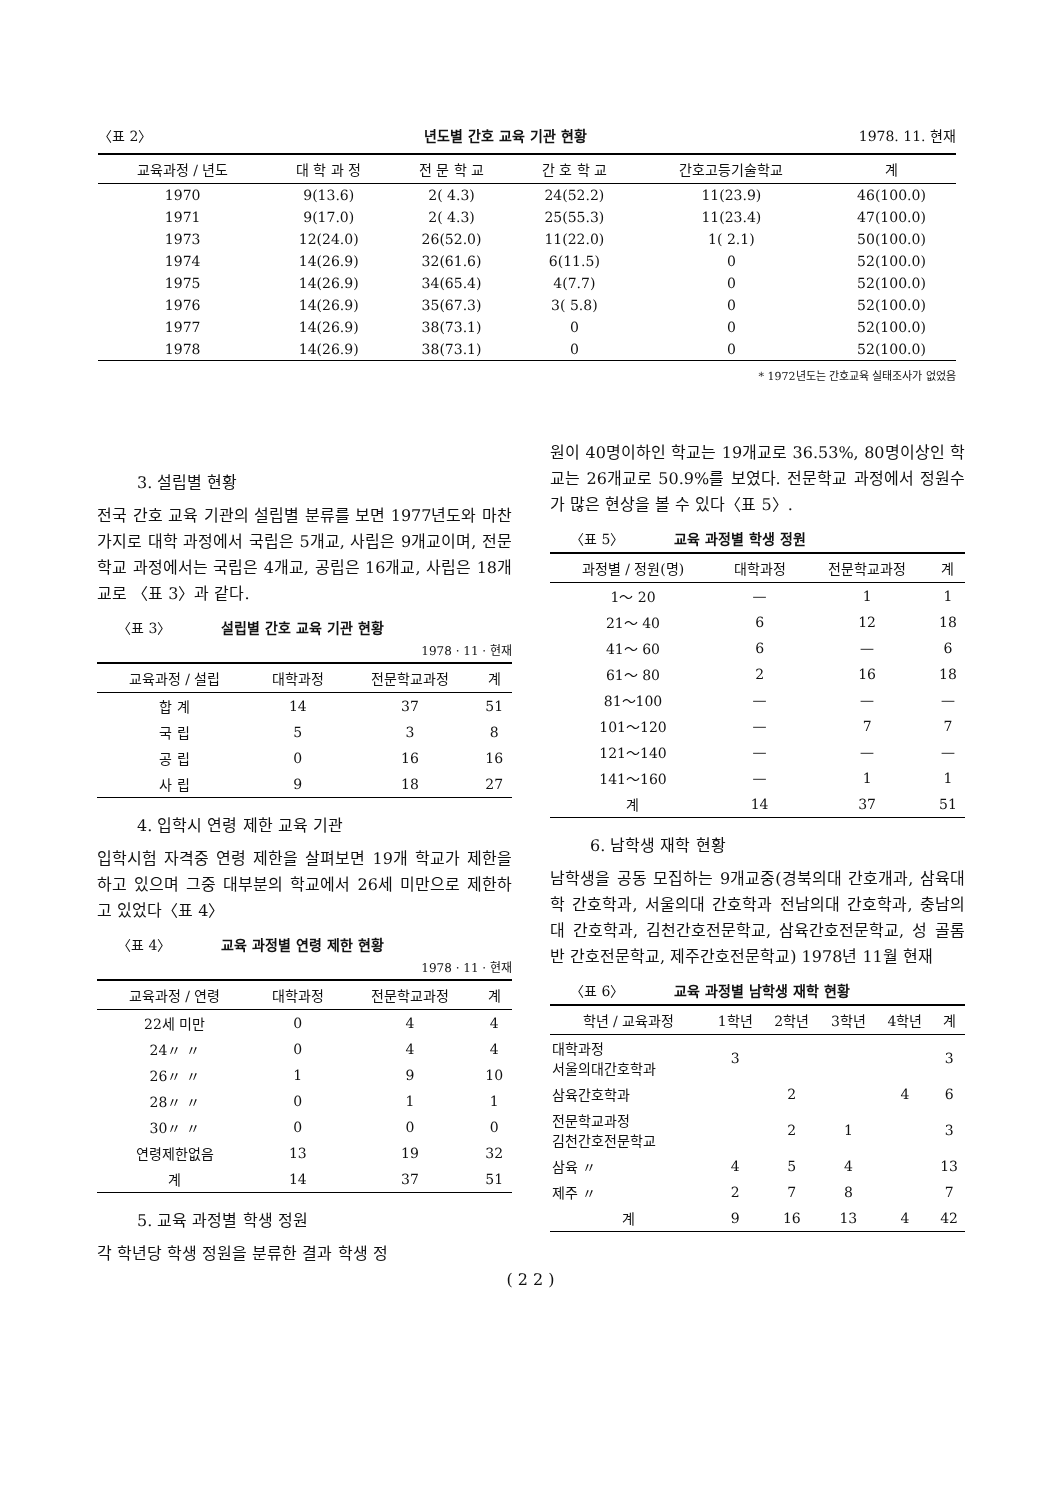〈표 2〉 년도별 간호 교육 기관 현황 1978. 11. 현재
| 교육과정 / 년도 | 대 학 과 정 | 전 문 학 교 | 간 호 학 교 | 간호고등기술학교 | 계 |
| --- | --- | --- | --- | --- | --- |
| 1970 | 9(13.6) | 2( 4.3) | 24(52.2) | 11(23.9) | 46(100.0) |
| 1971 | 9(17.0) | 2( 4.3) | 25(55.3) | 11(23.4) | 47(100.0) |
| 1973 | 12(24.0) | 26(52.0) | 11(22.0) | 1( 2.1) | 50(100.0) |
| 1974 | 14(26.9) | 32(61.6) | 6(11.5) | 0 | 52(100.0) |
| 1975 | 14(26.9) | 34(65.4) | 4(7.7) | 0 | 52(100.0) |
| 1976 | 14(26.9) | 35(67.3) | 3( 5.8) | 0 | 52(100.0) |
| 1977 | 14(26.9) | 38(73.1) | 0 | 0 | 52(100.0) |
| 1978 | 14(26.9) | 38(73.1) | 0 | 0 | 52(100.0) |
* 1972년도는 간호교육 실태조사가 없었음
3. 설립별 현황
전국 간호 교육 기관의 설립별 분류를 보면 1977년도와 마찬가지로 대학 과정에서 국립은 5개교, 사립은 9개교이며, 전문학교 과정에서는 국립은 4개교, 공립은 16개교, 사립은 18개교로 〈표 3〉과 같다.
〈표 3〉 설립별 간호 교육 기관 현황
1978 · 11 · 현재
| 교육과정 / 설립 | 대학과정 | 전문학교과정 | 계 |
| --- | --- | --- | --- |
| 합 계 | 14 | 37 | 51 |
| 국 립 | 5 | 3 | 8 |
| 공 립 | 0 | 16 | 16 |
| 사 립 | 9 | 18 | 27 |
4. 입학시 연령 제한 교육 기관
입학시험 자격중 연령 제한을 살펴보면 19개 학교가 제한을 하고 있으며 그중 대부분의 학교에서 26세 미만으로 제한하고 있었다〈표 4〉
〈표 4〉 교육 과정별 연령 제한 현황
1978 · 11 · 현재
| 교육과정 / 연령 | 대학과정 | 전문학교과정 | 계 |
| --- | --- | --- | --- |
| 22세 미만 | 0 | 4 | 4 |
| 24〃 〃 | 0 | 4 | 4 |
| 26〃 〃 | 1 | 9 | 10 |
| 28〃 〃 | 0 | 1 | 1 |
| 30〃 〃 | 0 | 0 | 0 |
| 연령제한없음 | 13 | 19 | 32 |
| 계 | 14 | 37 | 51 |
5. 교육 과정별 학생 정원
각 학년당 학생 정원을 분류한 결과 학생 정
원이 40명이하인 학교는 19개교로 36.53%, 80명이상인 학교는 26개교로 50.9%를 보였다. 전문학교 과정에서 정원수가 많은 현상을 볼 수 있다〈표 5〉.
〈표 5〉 교육 과정별 학생 정원
| 과정별 / 정원(명) | 대학과정 | 전문학교과정 | 계 |
| --- | --- | --- | --- |
| 1～ 20 | — | 1 | 1 |
| 21～ 40 | 6 | 12 | 18 |
| 41～ 60 | 6 | — | 6 |
| 61～ 80 | 2 | 16 | 18 |
| 81～100 | — | — | — |
| 101～120 | — | 7 | 7 |
| 121～140 | — | — | — |
| 141～160 | — | 1 | 1 |
| 계 | 14 | 37 | 51 |
6. 남학생 재학 현황
남학생을 공동 모집하는 9개교중(경북의대 간호개과, 삼육대학 간호학과, 서울의대 간호학과 전남의대 간호학과, 충남의대 간호학과, 김천간호전문학교, 삼육간호전문학교, 성 골롬반 간호전문학교, 제주간호전문학교) 1978년 11월 현재
〈표 6〉 교육 과정별 남학생 재학 현황
| 학년 / 교육과정 | 1학년 | 2학년 | 3학년 | 4학년 | 계 |
| --- | --- | --- | --- | --- | --- |
| 대학과정 서울의대간호학과 | 3 | | | | 3 |
| 삼육간호학과 | | 2 | | 4 | 6 |
| 전문학교과정 김천간호전문학교 | | 2 | 1 | | 3 |
| 삼육 〃 | 4 | 5 | 4 | | 13 |
| 제주 〃 | 2 | 7 | 8 | | 7 |
| 계 | 9 | 16 | 13 | 4 | 42 |
( 2 2 )